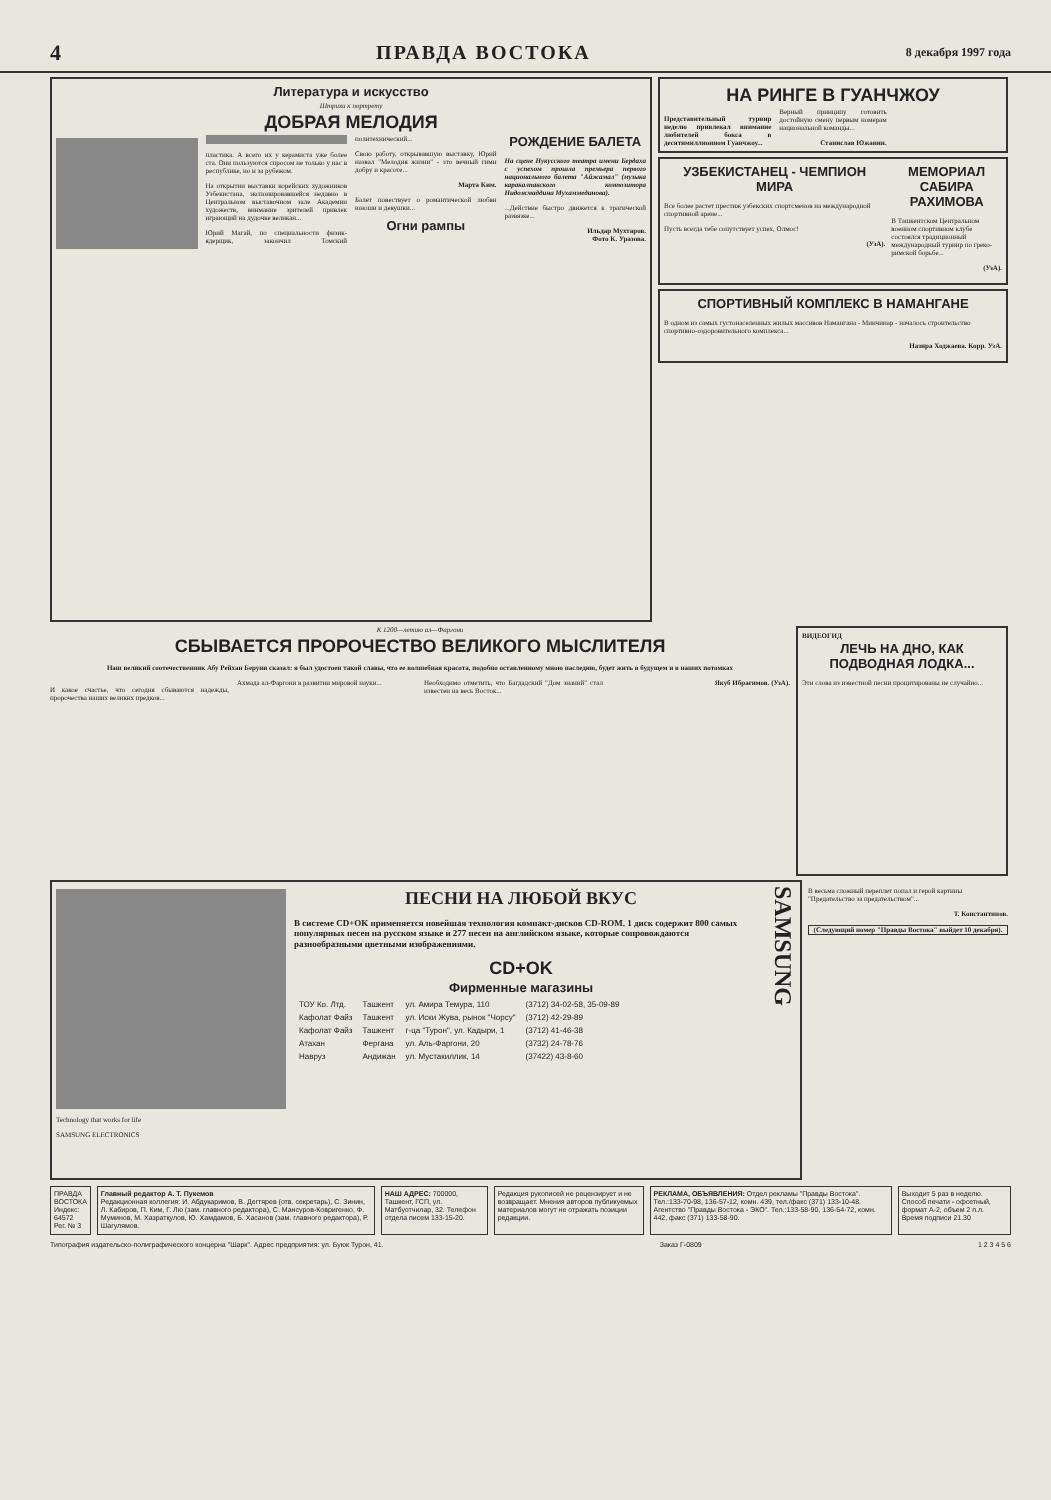4 ПРАВДА ВОСТОКА 8 декабря 1997 года
Литература и искусство
Штрихи к портрету
ДОБРАЯ МЕЛОДИЯ
пластика. А всего их у керамиста уже более ста. Они пользуются спросом не только у нас в республике, но и за рубежом.
На открытии выставки корейских художников Узбекистана, экспонировавшейся недавно в Центральном выставочном зале Академии художеств, внимание зрителей привлек играющий на дудочке великан...
Юрий Магай, по специальности физик-ядерщик, закончил Томский политехнический...
Свою работу, открывавшую выставку, Юрий назвал "Мелодия жизни" - это вечный гимн добру и красоте...
Марта Ким.
Балет повествует о романтической любви юноши и девушки...
Огни рампы
РОЖДЕНИЕ БАЛЕТА
На сцене Нукусского театра имени Бердаха с успехом прошла премьера первого национального балета "Айжамал" (музыка каракалпакского композитора Нидожмаддина Мухаммединова).
...Действие быстро движется к трагической развязке...
Ильдар Мухтаров.
Фото К. Уразова.
НА РИНГЕ В ГУАНЧЖОУ
Представительный турнир неделю привлекал внимание любителей бокса в десятимиллионном Гуанчжоу...
Верный принципу готовить достойную смену первым номерам национальной команды...
Станислав Южанин.
УЗБЕКИСТАНЕЦ - ЧЕМПИОН МИРА
Все более растет престиж узбекских спортсменов на международной спортивной арене...
Пусть всегда тебе сопутствует успех, Олмос!
(УзА).
МЕМОРИАЛ САБИРА РАХИМОВА
В Ташкентском Центральном военном спортивном клубе состоялся традиционный международный турнир по греко-римской борьбе...
(УзА).
СПОРТИВНЫЙ КОМПЛЕКС В НАМАНГАНЕ
В одном из самых густонаселенных жилых массивов Намангана - Минчинар - началось строительство спортивно-оздоровительного комплекса...
Назира Ходжаева. Корр. УзА.
К 1200—летию ал—Фаргони
СБЫВАЕТСЯ ПРОРОЧЕСТВО ВЕЛИКОГО МЫСЛИТЕЛЯ
Наш великий соотечественник Абу Рейхан Беруни сказал: я был удостоен такой славы, что ее волшебная красота, подобно оставленному мною наследию, будет жить в будущем и в наших потомках
И какое счастье, что сегодня сбываются надежды, пророчества наших великих предков...
Ахмада ал-Фаргони в развитии мировой науки...
Необходимо отметить, что Багдадский "Дом знаний" стал известен на весь Восток...
Якуб Ибрагимов. (УзА).
ВИДЕОГИД
ЛЕЧЬ НА ДНО, КАК ПОДВОДНАЯ ЛОДКА...
Эти слова из известной песни процитированы не случайно...
Technology that works for life
SAMSUNG ELECTRONICS
ПЕСНИ НА ЛЮБОЙ ВКУС
В системе CD+OK применяется новейшая технология компакт-дисков CD-ROM. 1 диск содержит 800 самых популярных песен на русском языке и 277 песен на английском языке, которые сопровождаются разнообразными цветными изображениями.
CD+OK
Фирменные магазины
| ТОУ Ко. Лтд. | Ташкент | ул. Амира Темура, 110 | (3712) 34-02-58, 35-09-89 |
| Кафолат Файз | Ташкент | ул. Иски Жува, рынок "Чорсу" | (3712) 42-29-89 |
| Кафолат Файз | Ташкент | г-ца "Турон", ул. Кадыри, 1 | (3712) 41-46-38 |
| Атахан | Фергана | ул. Аль-Фаргони, 20 | (3732) 24-78-76 |
| Навруз | Андижан | ул. Мустакиллик, 14 | (37422) 43-8-60 |
SAMSUNG
В весьма сложный переплет попал и герой картины "Предательство за предательством"...
Т. Константинов.
(Следующий номер "Правды Востока" выйдет 10 декабря).
ПРАВДА ВОСТОКА
Индекс: 64572 Рег. № 3
Главный редактор А. Т. Пукемов
Редакционная коллегия: И. Абдукаримов, В. Дегтярев (отв. секретарь), С. Зинин, Л. Кабиров, П. Ким, Г. Лю (зам. главного редактора), С. Мансуров-Ковригенко, Ф. Муминов, М. Хазратқулов, Ю. Хамдамов, Б. Хасанов (зам. главного редактора), Р. Шагулямов.
НАШ АДРЕС: 700000, Ташкент, ГСП, ул. Матбуотчилар, 32. Телефон отдела писем 133-15-20.
Редакция рукописей не рецензирует и не возвращает. Мнения авторов публикуемых материалов могут не отражать позиции редакции.
РЕКЛАМА, ОБЪЯВЛЕНИЯ: Отдел рекламы "Правды Востока". Тел.:133-70-98, 136-57-12, комн. 439, тел./факс (371) 133-10-48. Агентство "Правды Востока - ЭКО". Тел.:133-58-90, 136-54-72, комн. 442, факс (371) 133-58-90.
Выходит 5 раз в неделю. Способ печати - офсетный, формат А-2, объем 2 п.л. Время подписи 21.30
Типография издательско-полиграфического концерна "Шарк". Адрес предприятия: ул. Буюк Турон, 41. Заказ Г-0809 1 2 3 4 5 6